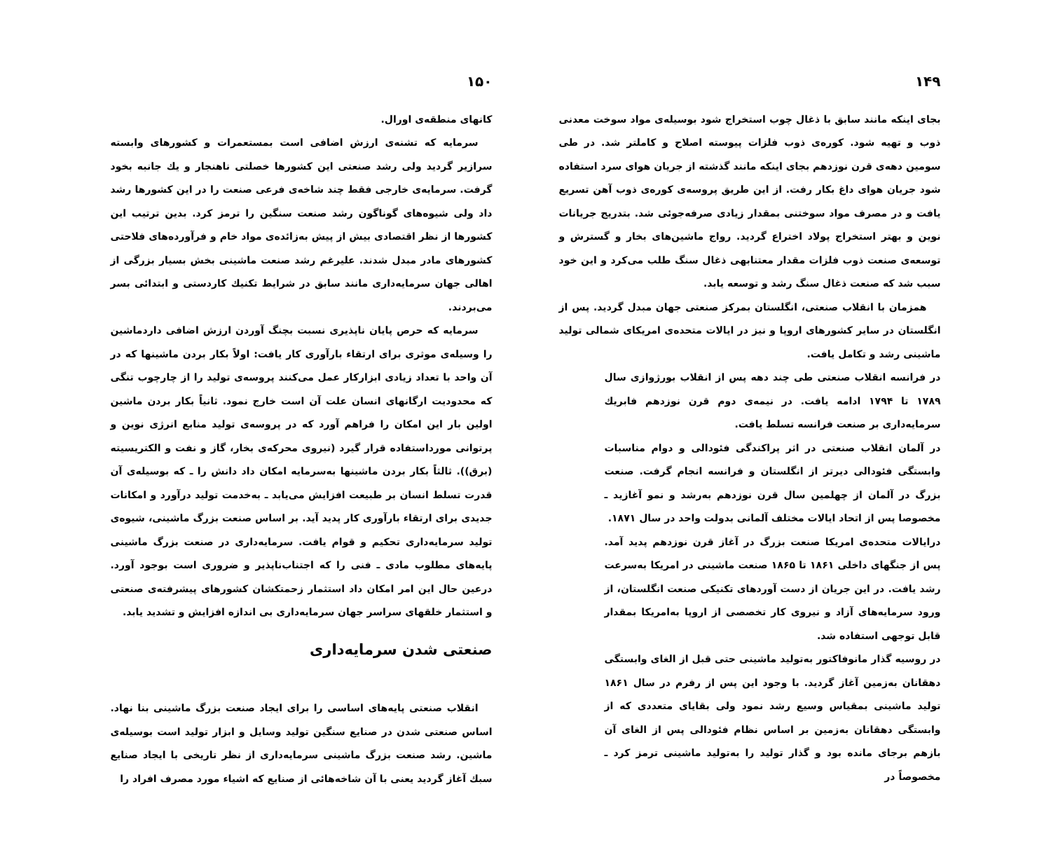۱۴۹
بجای اینکه مانند سابق با ذغال چوب استخراج شود بوسیله‌ی مواد سوخت معدنی ذوب و تهیه شود. کوره‌ی ذوب فلزات پیوسته اصلاح و کاملتر شد. در طی سومین دهه‌ی قرن نوزدهم بجای اینکه مانند گذشته از جریان هوای سرد استفاده شود جریان هوای داغ بکار رفت. از این طریق پروسه‌ی کوره‌ی ذوب آهن تسریع یافت و در مصرف مواد سوختنی بمقدار زیادی صرفه‌جوئی شد. بتدریج جریانات نوین و بهتر استخراج پولاد اختراع گردید. رواج ماشین‌های بخار و گسترش و توسعه‌ی صنعت ذوب فلزات مقدار معتنابهی ذغال سنگ طلب می‌کرد و این خود سبب شد که صنعت ذغال سنگ رشد و توسعه یابد.
همزمان با انقلاب صنعتی، انگلستان بمرکز صنعتی جهان مبدل گردید. پس از انگلستان در سایر کشورهای اروپا و نیز در ایالات متحده‌ی امریکای شمالی تولید ماشینی رشد و تکامل یافت.
در فرانسه انقلاب صنعتی طی چند دهه پس از انقلاب بورژوازی سال ۱۷۸۹ تا ۱۷۹۴ ادامه یافت. در نیمه‌ی دوم قرن نوزدهم فابریك سرمایه‌داری بر صنعت فرانسه تسلط یافت.
در آلمان انقلاب صنعتی در اثر پراکندگی فئودالی و دوام مناسبات وابستگی فئودالی دیرتر از انگلستان و فرانسه انجام گرفت. صنعت بزرگ در آلمان از چهلمین سال قرن نوزدهم به‌رشد و نمو آغازید ـ مخصوصا پس از اتحاد ایالات مختلف آلمانی بدولت واحد در سال ۱۸۷۱.
درایالات متحده‌ی امریکا صنعت بزرگ در آغاز قرن نوزدهم پدید آمد. پس از جنگهای داخلی ۱۸۶۱ تا ۱۸۶۵ صنعت ماشینی در امریکا به‌سرعت رشد یافت. در این جریان از دست آوردهای تکنیکی صنعت انگلستان، از ورود سرمایه‌های آزاد و نیروی کار تخصصی از اروپا به‌امریکا بمقدار قابل توجهی استفاده شد.
در روسیه گذار مانوفاکتور به‌تولید ماشینی حتی قبل از الغای وابستگی دهقانان به‌زمین آغاز گردید. با وجود این پس از رفرم در سال ۱۸۶۱ تولید ماشینی بمقیاس وسیع رشد نمود ولی بقایای متعددی که از وابستگی دهقانان به‌زمین بر اساس نظام فئودالی پس از الغای آن بازهم برجای مانده بود و گذار تولید را به‌تولید ماشینی ترمز کرد ـ مخصوصاً در
۱۵۰
کانهای منطقه‌ی اورال.
سرمایه که تشنه‌ی ارزش اضافی است بمستعمرات و کشورهای وابسته سرازیر گردید ولی رشد صنعتی این کشورها خصلتی ناهنجار و یك جانبه بخود گرفت. سرمایه‌ی خارجی فقط چند شاخه‌ی فرعی صنعت را در این کشورها رشد داد ولی شیوه‌های گوناگون رشد صنعت سنگین را ترمز کرد. بدین ترتیب این کشورها از نظر اقتصادی بیش از پیش به‌زائده‌ی مواد خام و فرآورده‌های فلاحتی کشورهای مادر مبدل شدند. علیرغم رشد صنعت ماشینی بخش بسیار بزرگی از اهالی جهان سرمایه‌داری مانند سابق در شرایط تکنیك کاردستی و ابتدائی بسر می‌بردند.
سرمایه که حرص پایان ناپذیری نسبت بچنگ آوردن ارزش اضافی داردماشین را وسیله‌ی موثری برای ارتقاء بارآوری کار یافت: اولاً بکار بردن ماشینها که در آن واحد با تعداد زیادی ابزارکار عمل می‌کنند پروسه‌ی تولید را از چارچوب تنگی که محدودیت ارگانهای انسان علت آن است خارج نمود. ثانیاً بکار بردن ماشین اولین بار این امکان را فراهم آورد که در پروسه‌ی تولید منابع انرژی نوین و پرتوانی مورداستفاده قرار گیرد (نیروی محرکه‌ی بخار، گاز و نفت و الکتریسیته (برق)). ثالثاً بکار بردن ماشینها به‌سرمایه امکان داد دانش را ـ که بوسیله‌ی آن قدرت تسلط انسان بر طبیعت افزایش می‌یابد ـ به‌خدمت تولید درآورد و امکانات جدیدی برای ارتقاء بارآوری کار پدید آید. بر اساس صنعت بزرگ ماشینی، شیوه‌ی تولید سرمایه‌داری تحکیم و قوام یافت. سرمایه‌داری در صنعت بزرگ ماشینی پایه‌های مطلوب مادی ـ فنی را که اجتناب‌ناپذیر و ضروری است بوجود آورد. درعین حال این امر امکان داد استثمار زحمتکشان کشورهای پیشرفته‌ی صنعتی و استثمار خلقهای سراسر جهان سرمایه‌داری بی اندازه افزایش و تشدید یابد.
صنعتی شدن سرمایه‌داری
انقلاب صنعتی پایه‌های اساسی را برای ایجاد صنعت بزرگ ماشینی بنا نهاد. اساس صنعتی شدن در صنایع سنگین تولید وسایل و ابزار تولید است بوسیله‌ی ماشین. رشد صنعت بزرگ ماشینی سرمایه‌داری از نظر تاریخی با ایجاد صنایع سبك آغاز گردید یعنی با آن شاخه‌هائی از صنایع که اشیاء مورد مصرف افراد را